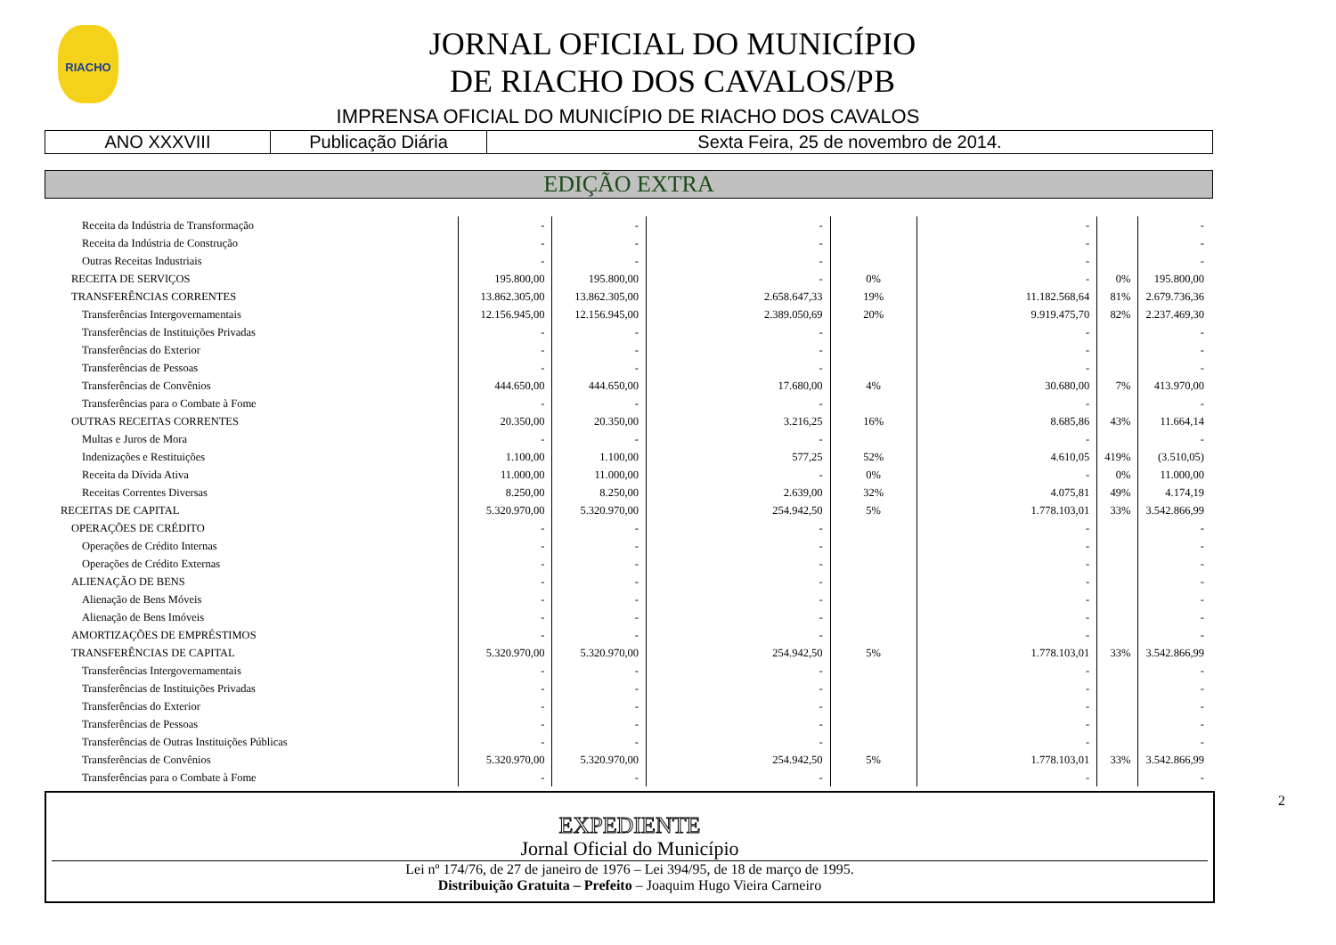RIACHO
JORNAL OFICIAL DO MUNICÍPIO
DE RIACHO DOS CAVALOS/PB
IMPRENSA OFICIAL DO MUNICÍPIO DE RIACHO DOS CAVALOS
| ANO XXXVIII | Publicação Diária | Sexta Feira, 25 de novembro de 2014. |
EDIÇÃO EXTRA
| Receita da Indústria de Transformação | - | - | - | | - | | - |
| Receita da Indústria de Construção | - | - | - | | - | | - |
| Outras Receitas Industriais | - | - | - | | - | | - |
| RECEITA DE SERVIÇOS | 195.800,00 | 195.800,00 | - | 0% | - | 0% | 195.800,00 |
| TRANSFERÊNCIAS CORRENTES | 13.862.305,00 | 13.862.305,00 | 2.658.647,33 | 19% | 11.182.568,64 | 81% | 2.679.736,36 |
| Transferências Intergovernamentais | 12.156.945,00 | 12.156.945,00 | 2.389.050,69 | 20% | 9.919.475,70 | 82% | 2.237.469,30 |
| Transferências de Instituições Privadas | - | - | - | | - | | - |
| Transferências do Exterior | - | - | - | | - | | - |
| Transferências de Pessoas | - | - | - | | - | | - |
| Transferências de Convênios | 444.650,00 | 444.650,00 | 17.680,00 | 4% | 30.680,00 | 7% | 413.970,00 |
| Transferências para o Combate à Fome | - | - | - | | - | | - |
| OUTRAS RECEITAS CORRENTES | 20.350,00 | 20.350,00 | 3.216,25 | 16% | 8.685,86 | 43% | 11.664,14 |
| Multas e Juros de Mora | - | - | - | | - | | - |
| Indenizações e Restituições | 1.100,00 | 1.100,00 | 577,25 | 52% | 4.610,05 | 419% | (3.510,05) |
| Receita da Dívida Ativa | 11.000,00 | 11.000,00 | - | 0% | - | 0% | 11.000,00 |
| Receitas Correntes Diversas | 8.250,00 | 8.250,00 | 2.639,00 | 32% | 4.075,81 | 49% | 4.174,19 |
| RECEITAS DE CAPITAL | 5.320.970,00 | 5.320.970,00 | 254.942,50 | 5% | 1.778.103,01 | 33% | 3.542.866,99 |
| OPERAÇÕES DE CRÉDITO | - | - | - | | - | | - |
| Operações de Crédito Internas | - | - | - | | - | | - |
| Operações de Crédito Externas | - | - | - | | - | | - |
| ALIENAÇÃO DE BENS | - | - | - | | - | | - |
| Alienação de Bens Móveis | - | - | - | | - | | - |
| Alienação de Bens Imóveis | - | - | - | | - | | - |
| AMORTIZAÇÕES DE EMPRÉSTIMOS | - | - | - | | - | | - |
| TRANSFERÊNCIAS DE CAPITAL | 5.320.970,00 | 5.320.970,00 | 254.942,50 | 5% | 1.778.103,01 | 33% | 3.542.866,99 |
| Transferências Intergovernamentais | - | - | - | | - | | - |
| Transferências de Instituições Privadas | - | - | - | | - | | - |
| Transferências do Exterior | - | - | - | | - | | - |
| Transferências de Pessoas | - | - | - | | - | | - |
| Transferências de Outras Instituições Públicas | - | - | - | | - | | - |
| Transferências de Convênios | 5.320.970,00 | 5.320.970,00 | 254.942,50 | 5% | 1.778.103,01 | 33% | 3.542.866,99 |
| Transferências para o Combate à Fome | - | - | - | | - | | - |
2
EXPEDIENTE
Jornal Oficial do Município
Lei nº 174/76, de 27 de janeiro de 1976 – Lei 394/95, de 18 de março de 1995.
Distribuição Gratuita – Prefeito – Joaquim Hugo Vieira Carneiro